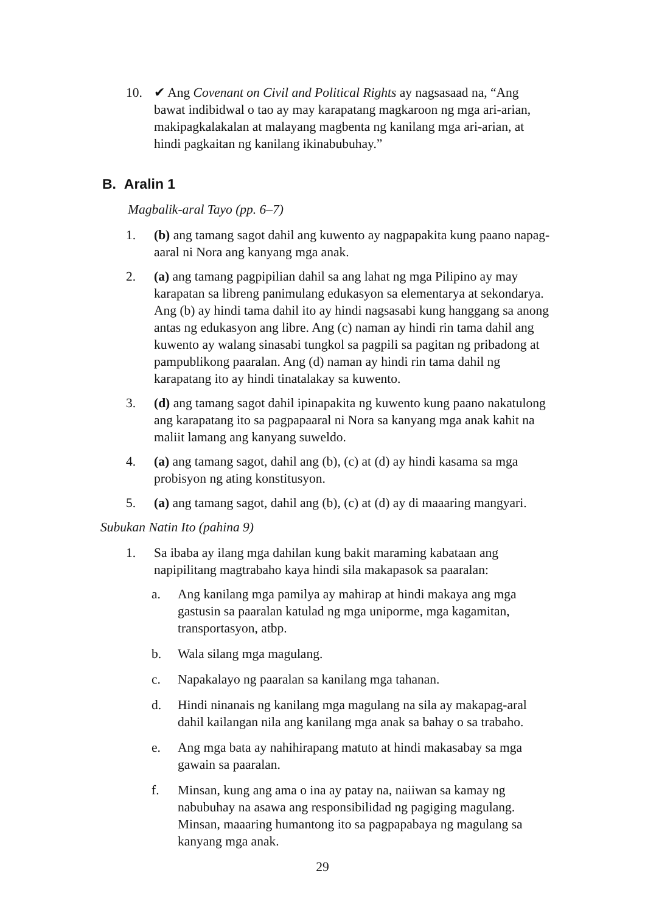10. ✔ Ang Covenant on Civil and Political Rights ay nagsasaad na, “Ang bawat indibidwal o tao ay may karapatang magkaroon ng mga ari-arian, makipagkalakalan at malayang magbenta ng kanilang mga ari-arian, at hindi pagkaitan ng kanilang ikinabubuhay.”
B. Aralin 1
Magbalik-aral Tayo (pp. 6–7)
1. (b) ang tamang sagot dahil ang kuwento ay nagpapakita kung paano napag-aaral ni Nora ang kanyang mga anak.
2. (a) ang tamang pagpipilian dahil sa ang lahat ng mga Pilipino ay may karapatan sa libreng panimulang edukasyon sa elementarya at sekondarya. Ang (b) ay hindi tama dahil ito ay hindi nagsasabi kung hanggang sa anong antas ng edukasyon ang libre. Ang (c) naman ay hindi rin tama dahil ang kuwento ay walang sinasabi tungkol sa pagpili sa pagitan ng pribadong at pampublikong paaralan. Ang (d) naman ay hindi rin tama dahil ng karapatang ito ay hindi tinatalakay sa kuwento.
3. (d) ang tamang sagot dahil ipinapakita ng kuwento kung paano nakatulong ang karapatang ito sa pagpapaaral ni Nora sa kanyang mga anak kahit na maliit lamang ang kanyang suweldo.
4. (a) ang tamang sagot, dahil ang (b), (c) at (d) ay hindi kasama sa mga probisyon ng ating konstitusyon.
5. (a) ang tamang sagot, dahil ang (b), (c) at (d) ay di maaaring mangyari.
Subukan Natin Ito (pahina 9)
1. Sa ibaba ay ilang mga dahilan kung bakit maraming kabataan ang napipilitang magtrabaho kaya hindi sila makapasok sa paaralan:
a. Ang kanilang mga pamilya ay mahirap at hindi makaya ang mga gastusin sa paaralan katulad ng mga uniporme, mga kagamitan, transportasyon, atbp.
b. Wala silang mga magulang.
c. Napakalayo ng paaralan sa kanilang mga tahanan.
d. Hindi ninanais ng kanilang mga magulang na sila ay makapag-aral dahil kailangan nila ang kanilang mga anak sa bahay o sa trabaho.
e. Ang mga bata ay nahihirapang matuto at hindi makasabay sa mga gawain sa paaralan.
f. Minsan, kung ang ama o ina ay patay na, naiiwan sa kamay ng nabubuhay na asawa ang responsibilidad ng pagiging magulang. Minsan, maaaring humantong ito sa pagpapabaya ng magulang sa kanyang mga anak.
29